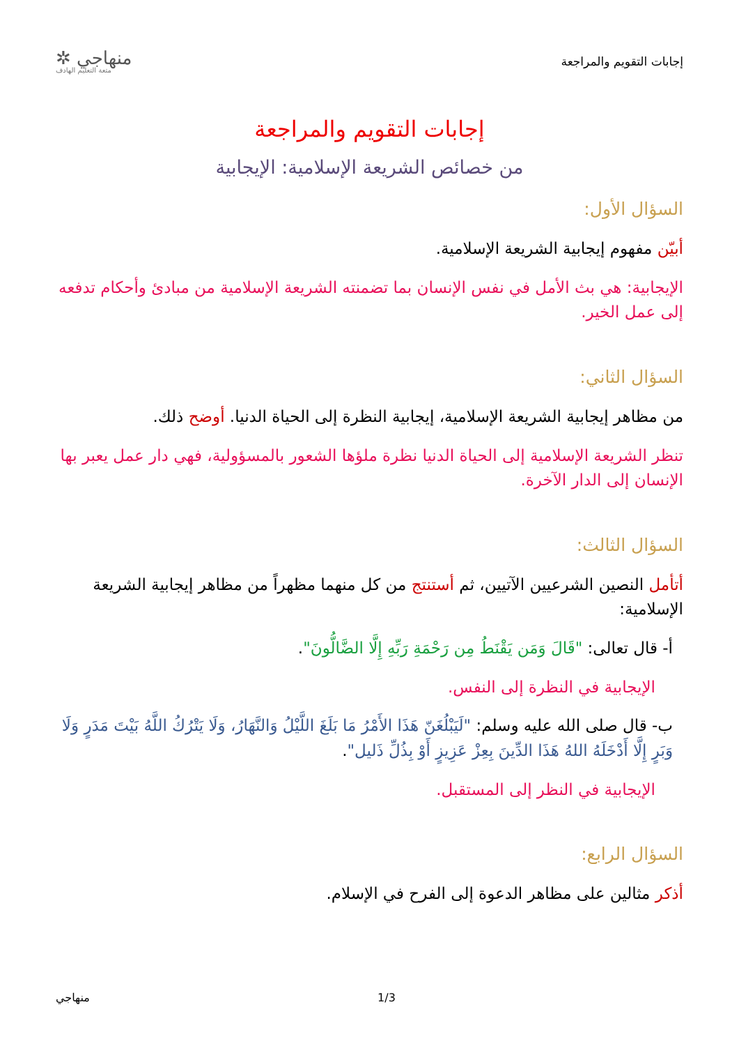إجابات التقويم والمراجعة
منهاجي ✲
متعة التعليم الهادف
إجابات التقويم والمراجعة
من خصائص الشريعة الإسلامية: الإيجابية
السؤال الأول:
أبيّن مفهوم إيجابية الشريعة الإسلامية.
الإيجابية: هي بث الأمل في نفس الإنسان بما تضمنته الشريعة الإسلامية من مبادئ وأحكام تدفعه إلى عمل الخير.
السؤال الثاني:
من مظاهر إيجابية الشريعة الإسلامية، إيجابية النظرة إلى الحياة الدنيا. أوضح ذلك.
تنظر الشريعة الإسلامية إلى الحياة الدنيا نظرة ملؤها الشعور بالمسؤولية، فهي دار عمل يعبر بها الإنسان إلى الدار الآخرة.
السؤال الثالث:
أتأمل النصين الشرعيين الآتيين، ثم أستنتج من كل منهما مظهراً من مظاهر إيجابية الشريعة الإسلامية:
أ- قال تعالى: "قَالَ وَمَن يَقْنَطُ مِن رَحْمَةِ رَبِّهِ إِلَّا الضَّالُّونَ".
الإيجابية في النظرة إلى النفس.
ب- قال صلى الله عليه وسلم: "لَيَبْلُغَنّ هَذَا الأَمْرُ مَا بَلَغَ اللَّيْلُ وَالنَّهَارُ، وَلَا يَتْرُكُ اللَّهُ بَيْتَ مَدَرٍ وَلَا وَبَرٍ إِلَّا أَدْخَلَهُ اللهُ هَذَا الدِّينَ بِعِزْ عَزِيزٍ أَوْ بِذُلِّ ذَليل".
الإيجابية في النظر إلى المستقبل.
السؤال الرابع:
أذكر مثالين على مظاهر الدعوة إلى الفرح في الإسلام.
منهاجي 1/3